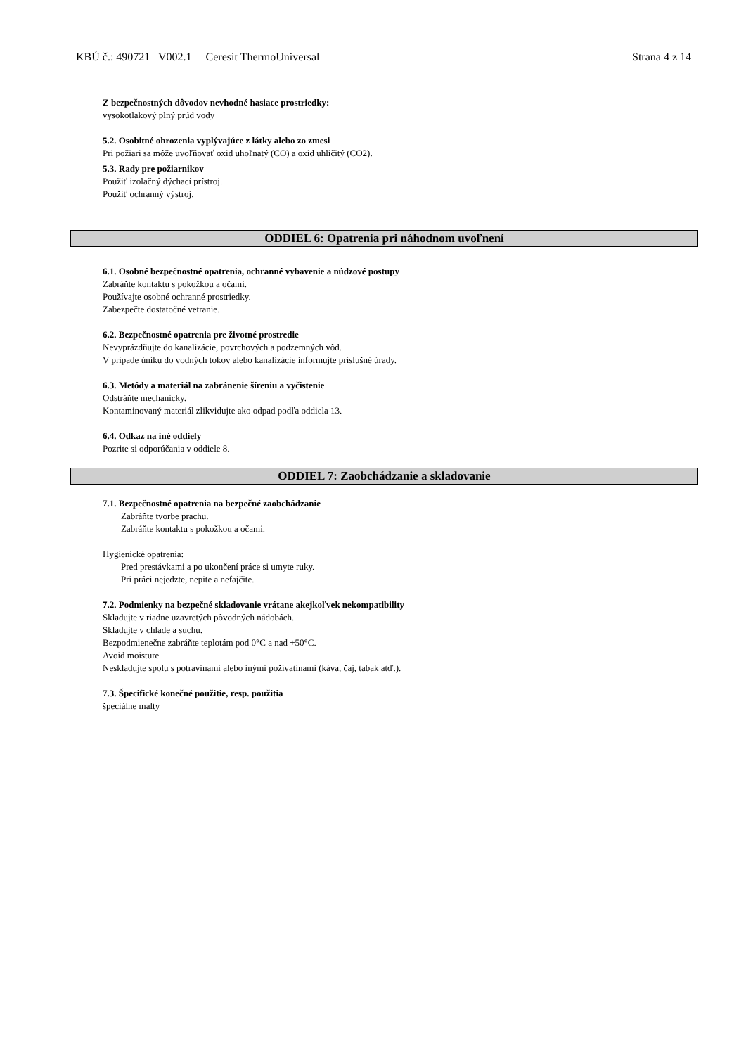KBÚ č.: 490721 V002.1 Ceresit ThermoUniversal Strana 4 z 14
Z bezpečnostných dôvodov nevhodné hasiace prostriedky:
vysokotlakový plný prúd vody
5.2. Osobitné ohrozenia vyplývajúce z látky alebo zo zmesi
Pri požiari sa môže uvoľňovať oxid uhoľnatý (CO) a oxid uhličitý (CO2).
5.3. Rady pre požiarnikov
Použiť izolačný dýchací prístroj.
Použiť ochranný výstroj.
ODDIEL 6: Opatrenia pri náhodnom uvoľnení
6.1. Osobné bezpečnostné opatrenia, ochranné vybavenie a núdzové postupy
Zabráňte kontaktu s pokožkou a očami.
Používajte osobné ochranné prostriedky.
Zabezpečte dostatočné vetranie.
6.2. Bezpečnostné opatrenia pre životné prostredie
Nevyprázdňujte do kanalizácie, povrchových a podzemných vôd.
V prípade úniku do vodných tokov alebo kanalizácie informujte príslušné úrady.
6.3. Metódy a materiál na zabránenie šíreniu a vyčistenie
Odstráňte mechanicky.
Kontaminovaný materiál zlikvidujte ako odpad podľa oddiela 13.
6.4. Odkaz na iné oddiely
Pozrite si odporúčania v oddiele 8.
ODDIEL 7: Zaobchádzanie a skladovanie
7.1. Bezpečnostné opatrenia na bezpečné zaobchádzanie
Zabráňte tvorbe prachu.
Zabráňte kontaktu s pokožkou a očami.
Hygienické opatrenia:
Pred prestávkami a po ukončení práce si umyte ruky.
Pri práci nejedzte, nepite a nefajčite.
7.2. Podmienky na bezpečné skladovanie vrátane akejkoľvek nekompatibility
Skladujte v riadne uzavretých pôvodných nádobách.
Skladujte v chlade a suchu.
Bezpodmienečne zabráňte teplotám pod 0°C a nad +50°C.
Avoid moisture
Neskladujte spolu s potravinami alebo inými požívatinami (káva, čaj, tabak atď.).
7.3. Špecifické konečné použitie, resp. použitia
špeciálne malty